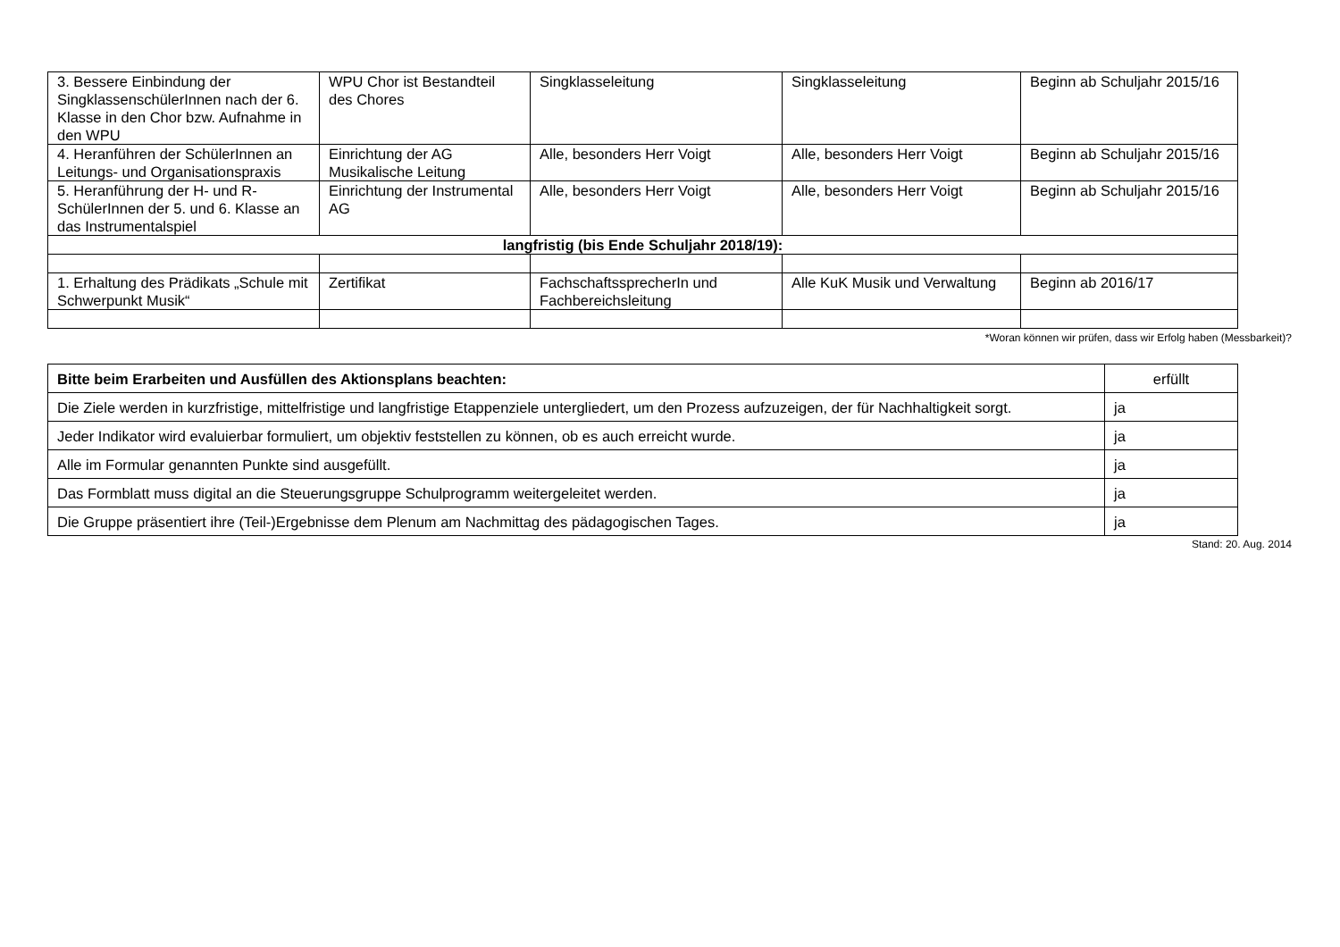| 3. Bessere Einbindung der SingklassenschülerInnen nach der 6. Klasse in den Chor bzw. Aufnahme in den WPU | WPU Chor ist Bestandteil des Chores | Singklasseleitung | Singklasseleitung | Beginn ab Schuljahr 2015/16 |
| 4. Heranführen der SchülerInnen an Leitungs- und Organisationspraxis | Einrichtung der AG Musikalische Leitung | Alle, besonders Herr Voigt | Alle, besonders Herr Voigt | Beginn ab Schuljahr 2015/16 |
| 5. Heranführung der H- und R-SchülerInnen der 5. und 6. Klasse an das Instrumentalspiel | Einrichtung der Instrumental AG | Alle, besonders Herr Voigt | Alle, besonders Herr Voigt | Beginn ab Schuljahr 2015/16 |
| langfristig (bis Ende Schuljahr 2018/19): | | | | |
| 1. Erhaltung des Prädikats „Schule mit Schwerpunkt Musik“ | Zertifikat | FachschaftssprecherIn und Fachbereichsleitung | Alle KuK Musik und Verwaltung | Beginn ab 2016/17 |
*Woran können wir prüfen, dass wir Erfolg haben (Messbarkeit)?
| Bitte beim Erarbeiten und Ausfüllen des Aktionsplans beachten: | erfüllt |
| --- | --- |
| Die Ziele werden in kurzfristige, mittelfristige und langfristige Etappenziele untergliedert, um den Prozess aufzuzeigen, der für Nachhaltigkeit sorgt. | ja |
| Jeder Indikator wird evaluierbar formuliert, um objektiv feststellen zu können, ob es auch erreicht wurde. | ja |
| Alle im Formular genannten Punkte sind ausgefüllt. | ja |
| Das Formblatt muss digital an die Steuerungsgruppe Schulprogramm weitergeleitet werden. | ja |
| Die Gruppe präsentiert ihre (Teil-)Ergebnisse dem Plenum am Nachmittag des pädagogischen Tages. | ja |
Stand: 20. Aug. 2014